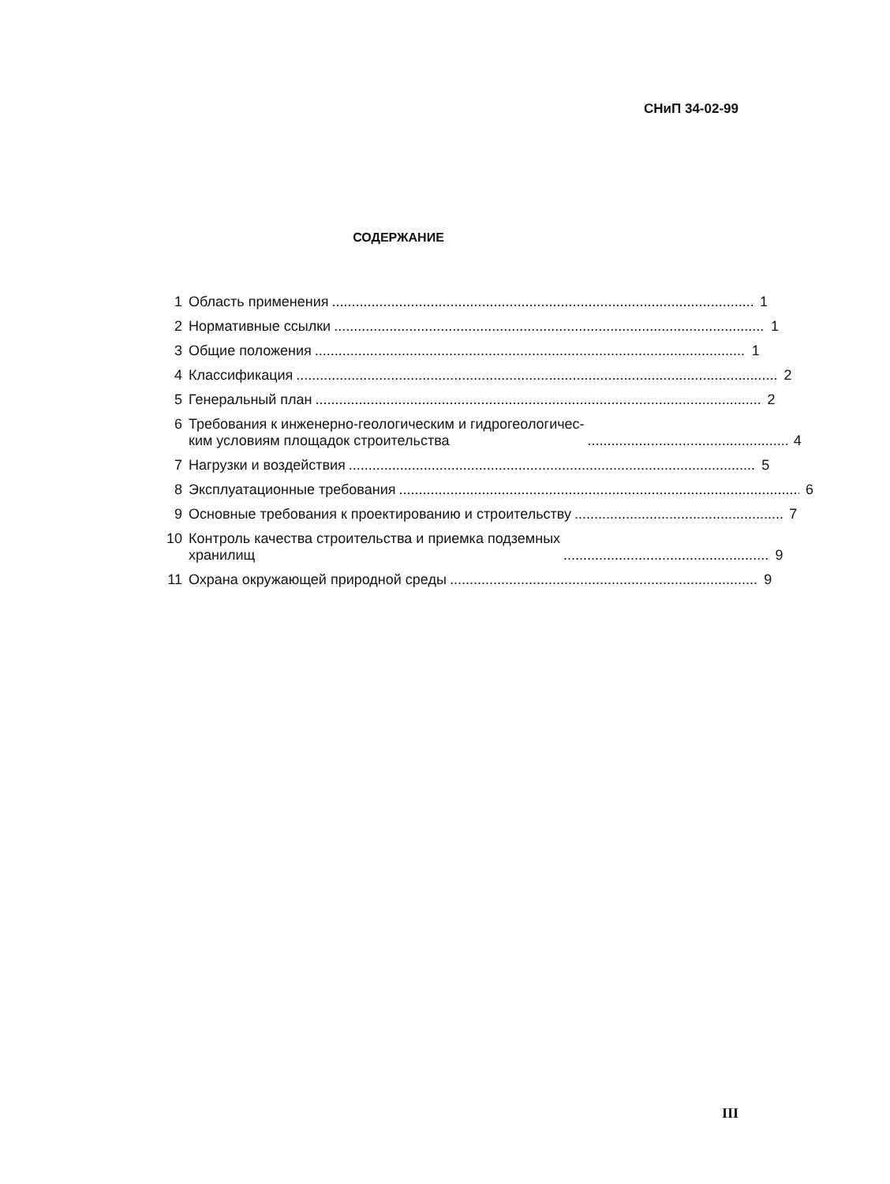СНиП 34-02-99
СОДЕРЖАНИЕ
1 Область применения 1
2 Нормативные ссылки 1
3 Общие положения 1
4 Классификация 2
5 Генеральный план 2
6 Требования к инженерно-геологическим и гидрогеологичес-
ким условиям площадок строительства 4
7 Нагрузки и воздействия 5
8 Эксплуатационные требования 6
9 Основные требования к проектированию и строительству 7
10 Контроль качества строительства и приемка подземных
хранилищ 9
11 Охрана окружающей природной среды 9
III